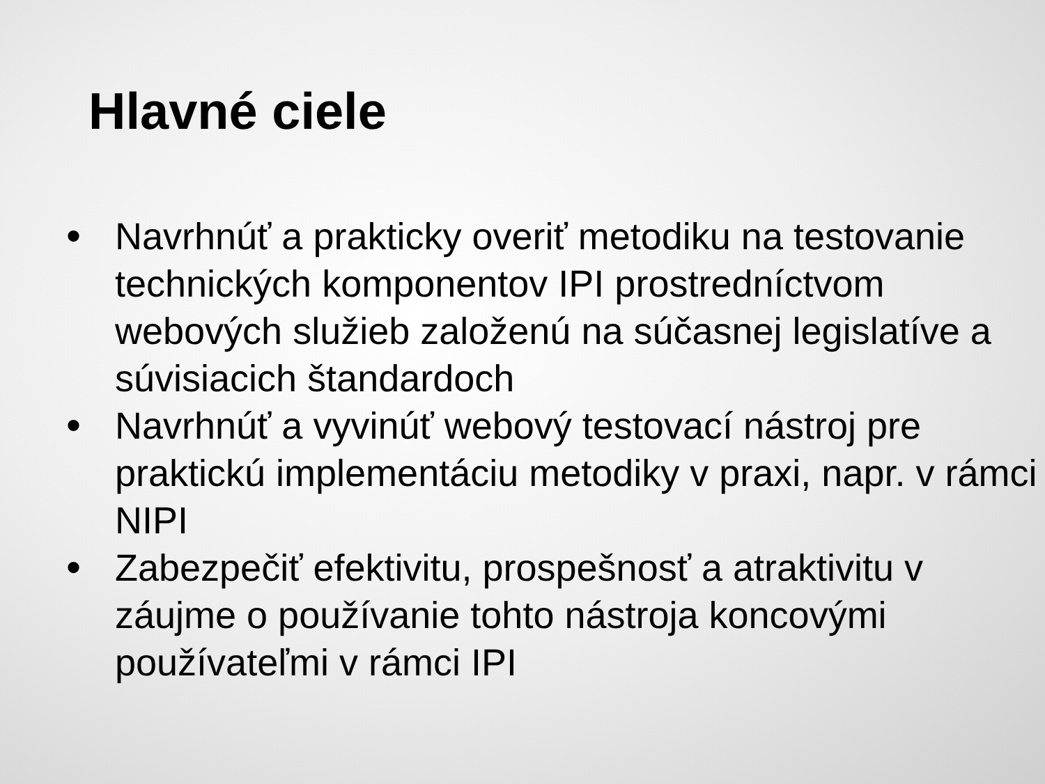Hlavné ciele
• Navrhnúť a prakticky overiť metodiku na testovanie technických komponentov IPI prostredníctvom webových služieb založenú na súčasnej legislatíve a súvisiacich štandardoch
• Navrhnúť a vyvinúť webový testovací nástroj pre praktickú implementáciu metodiky v praxi, napr. v rámci NIPI
• Zabezpečiť efektivitu, prospešnosť a atraktivitu v záujme o používanie tohto nástroja koncovými používateľmi v rámci IPI